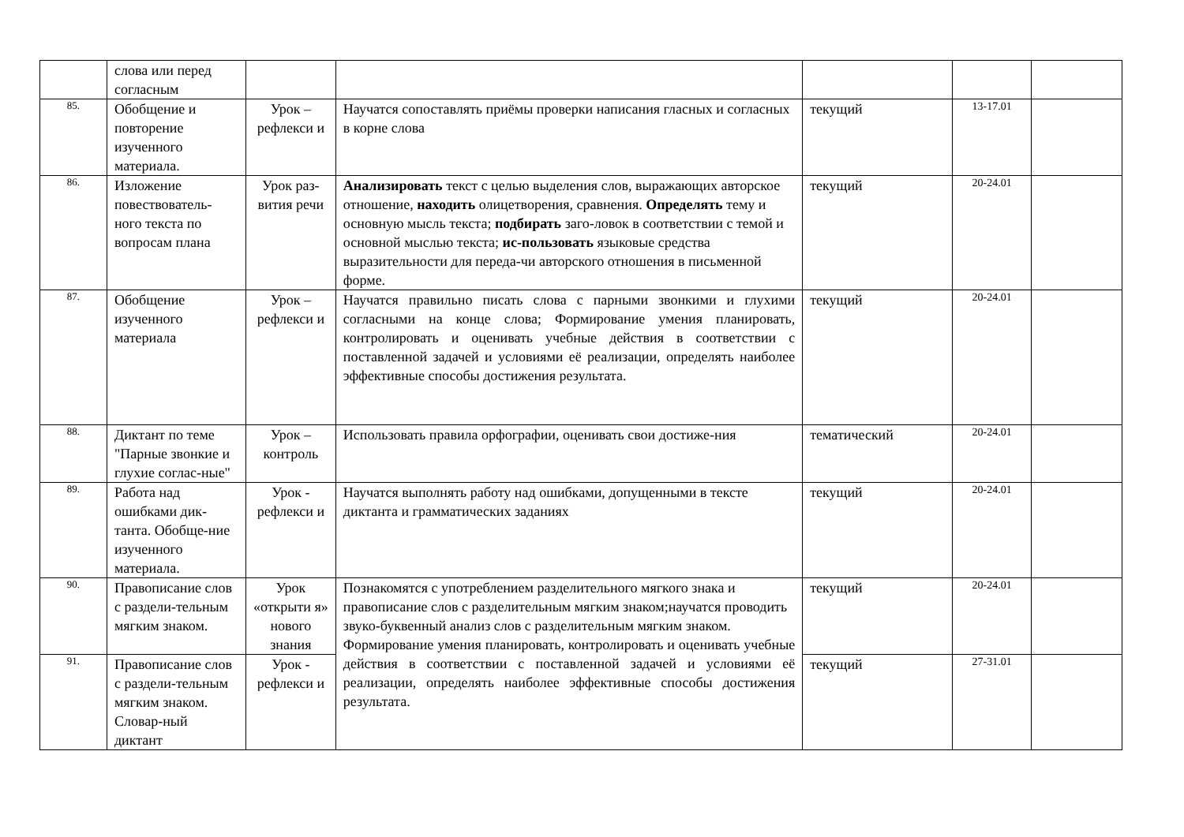| | слова или перед согласным | | | | | |
| 85. | Обобщение и повторение изученного материала. | Урок – рефлекси и | Научатся сопоставлять приёмы проверки написания гласных и согласных в корне слова | текущий | 13-17.01 | |
| 86. | Изложение повествователь-ного текста по вопросам плана | Урок раз-вития речи | Анализировать текст с целью выделения слов, выражающих авторское отношение, находить олицетворения, сравнения. Определять тему и основную мысль текста; подбирать заго-ловок в соответствии с темой и основной мыслью текста; ис-пользовать языковые средства выразительности для переда-чи авторского отношения в письменной форме. | текущий | 20-24.01 | |
| 87. | Обобщение изученного материала | Урок – рефлекси и | Научатся правильно писать слова с парными звонкими и глухими согласными на конце слова; Формирование умения планировать, контролировать и оценивать учебные действия в соответствии с поставленной задачей и условиями её реализации, определять наиболее эффективные способы достижения результата. | текущий | 20-24.01 | |
| 88. | Диктант по теме "Парные звонкие и глухие соглас-ные" | Урок – контроль | Использовать правила орфографии, оценивать свои достиже-ния | тематический | 20-24.01 | |
| 89. | Работа над ошибками дик-танта. Обобще-ние изученного материала. | Урок - рефлекси и | Научатся выполнять работу над ошибками, допущенными в тексте диктанта и грамматических заданиях | текущий | 20-24.01 | |
| 90. | Правописание слов с раздели-тельным мягким знаком. | Урок «открыти я» нового знания | Познакомятся с употреблением разделительного мягкого знака и правописание слов с разделительным мягким знаком;научатся проводить звуко-буквенный анализ слов с разделительным мягким знаком. Формирование умения планировать, контролировать и оценивать учебные действия в соответствии с поставленной задачей и условиями её реализации, определять наиболее эффективные способы достижения результата. | текущий | 20-24.01 | |
| 91. | Правописание слов с раздели-тельным мягким знаком. Словар-ный диктант | Урок - рефлекси и | | текущий | 27-31.01 | |